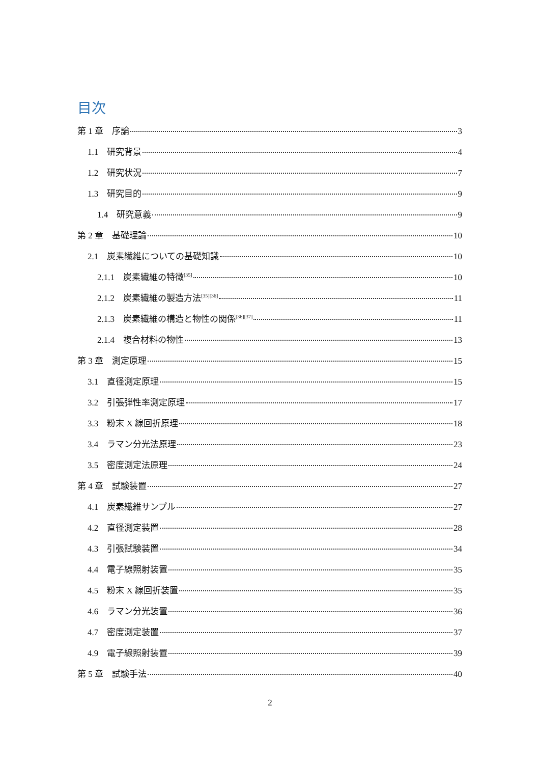目次
第 1 章　序論 3
1.1　研究背景 4
1.2　研究状況 7
1.3　研究目的 9
1.4　研究意義 9
第 2 章　基礎理論 10
2.1　炭素繊維についての基礎知識 10
2.1.1　炭素繊維の特徴<sup>[35]</sup> 10
2.1.2　炭素繊維の製造方法<sup>[35][36]</sup> 11
2.1.3　炭素繊維の構造と物性の関係<sup>[36][37]</sup> 11
2.1.4　複合材料の物性 13
第 3 章　測定原理 15
3.1　直径測定原理 15
3.2　引張弾性率測定原理 17
3.3　粉末 X 線回折原理 18
3.4　ラマン分光法原理 23
3.5　密度測定法原理 24
第 4 章　試験装置 27
4.1　炭素繊維サンプル 27
4.2　直径測定装置 28
4.3　引張試験装置 34
4.4　電子線照射装置 35
4.5　粉末 X 線回折装置 35
4.6　ラマン分光装置 36
4.7　密度測定装置 37
4.9　電子線照射装置 39
第 5 章　試験手法 40
2